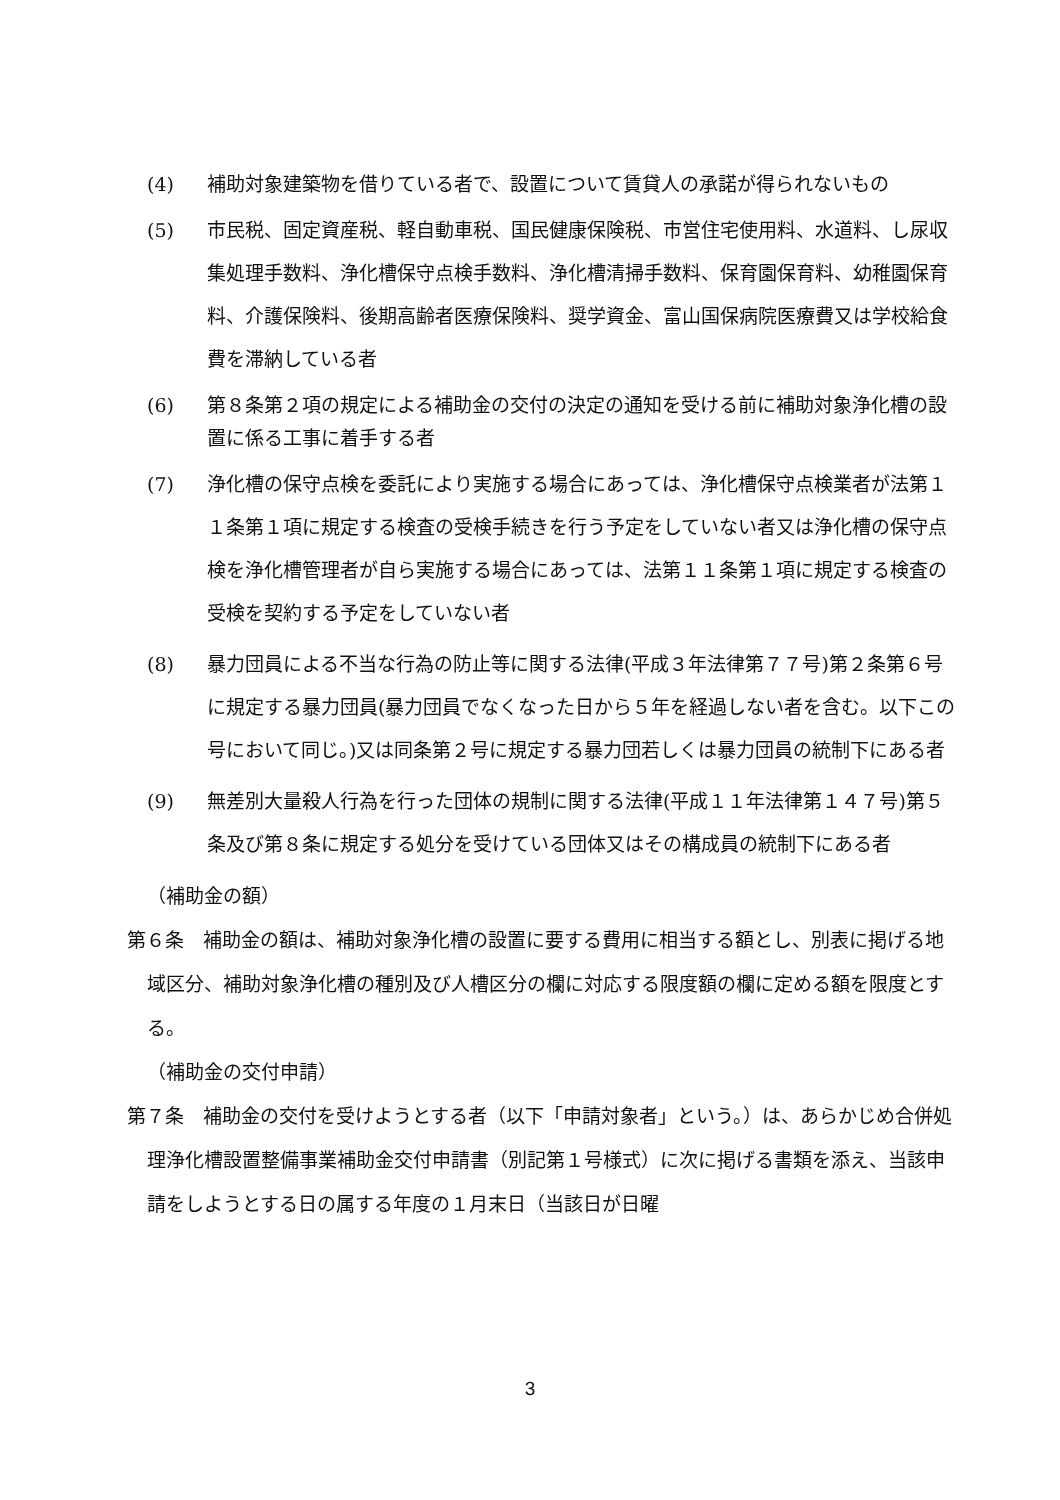(4) 補助対象建築物を借りている者で、設置について賃貸人の承諾が得られないもの
(5) 市民税、固定資産税、軽自動車税、国民健康保険税、市営住宅使用料、水道料、し尿収集処理手数料、浄化槽保守点検手数料、浄化槽清掃手数料、保育園保育料、幼稚園保育料、介護保険料、後期高齢者医療保険料、奨学資金、富山国保病院医療費又は学校給食費を滞納している者
(6) 第８条第２項の規定による補助金の交付の決定の通知を受ける前に補助対象浄化槽の設置に係る工事に着手する者
(7) 浄化槽の保守点検を委託により実施する場合にあっては、浄化槽保守点検業者が法第１１条第１項に規定する検査の受検手続きを行う予定をしていない者又は浄化槽の保守点検を浄化槽管理者が自ら実施する場合にあっては、法第１１条第１項に規定する検査の受検を契約する予定をしていない者
(8) 暴力団員による不当な行為の防止等に関する法律(平成３年法律第７７号)第２条第６号に規定する暴力団員(暴力団員でなくなった日から５年を経過しない者を含む。以下この号において同じ。)又は同条第２号に規定する暴力団若しくは暴力団員の統制下にある者
(9) 無差別大量殺人行為を行った団体の規制に関する法律(平成１１年法律第１４７号)第５条及び第８条に規定する処分を受けている団体又はその構成員の統制下にある者
（補助金の額）
第６条　補助金の額は、補助対象浄化槽の設置に要する費用に相当する額とし、別表に掲げる地域区分、補助対象浄化槽の種別及び人槽区分の欄に対応する限度額の欄に定める額を限度とする。
（補助金の交付申請）
第７条　補助金の交付を受けようとする者（以下「申請対象者」という。）は、あらかじめ合併処理浄化槽設置整備事業補助金交付申請書（別記第１号様式）に次に掲げる書類を添え、当該申請をしようとする日の属する年度の１月末日（当該日が日曜
3